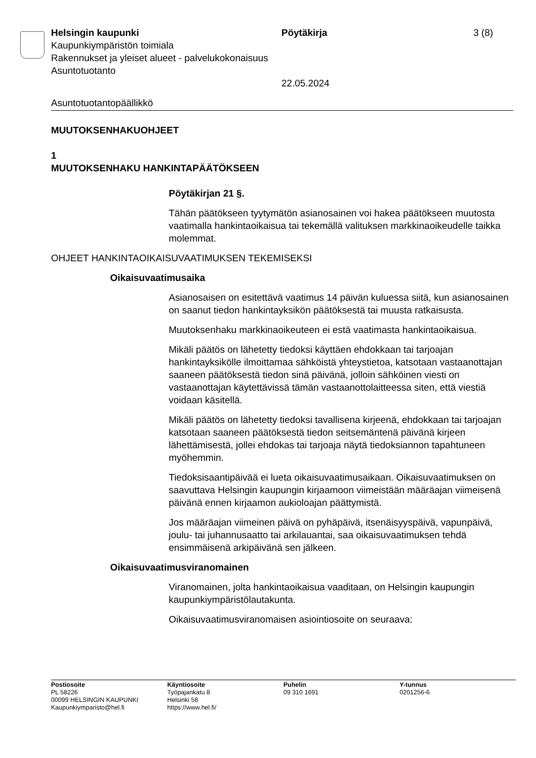Helsingin kaupunki
Kaupunkiympäristön toimiala
Rakennukset ja yleiset alueet - palvelukokonaisuus
Asuntotuotanto
Pöytäkirja
22.05.2024
3 (8)
Asuntotuotantopäällikkö
MUUTOKSENHAKUOHJEET
1
MUUTOKSENHAKU HANKINTAPÄÄTÖKSEEN
Pöytäkirjan 21 §.
Tähän päätökseen tyytymätön asianosainen voi hakea päätökseen muutosta vaatimalla hankintaoikaisua tai tekemällä valituksen markkinaoikeudelle taikka molemmat.
OHJEET HANKINTAOIKAISUVAATIMUKSEN TEKEMISEKSI
Oikaisuvaatimusaika
Asianosaisen on esitettävä vaatimus 14 päivän kuluessa siitä, kun asianosainen on saanut tiedon hankintayksikön päätöksestä tai muusta ratkaisusta.
Muutoksenhaku markkinaoikeuteen ei estä vaatimasta hankintaoikaisua.
Mikäli päätös on lähetetty tiedoksi käyttäen ehdokkaan tai tarjoajan hankintayksikölle ilmoittamaa sähköistä yhteystietoa, katsotaan vastaanottajan saaneen päätöksestä tiedon sinä päivänä, jolloin sähköinen viesti on vastaanottajan käytettävissä tämän vastaanottolaitteessa siten, että viestiä voidaan käsitellä.
Mikäli päätös on lähetetty tiedoksi tavallisena kirjeenä, ehdokkaan tai tarjoajan katsotaan saaneen päätöksestä tiedon seitsemäntenä päivänä kirjeen lähettämisestä, jollei ehdokas tai tarjoaja näytä tiedoksiannon tapahtuneen myöhemmin.
Tiedoksisaantipäivää ei lueta oikaisuvaatimusaikaan. Oikaisuvaatimuksen on saavuttava Helsingin kaupungin kirjaamoon viimeistään määräajan viimeisenä päivänä ennen kirjaamon aukioloajan päättymistä.
Jos määräajan viimeinen päivä on pyhäpäivä, itsenäisyyspäivä, vapunpäivä, joulu- tai juhannusaatto tai arkilauantai, saa oikaisuvaatimuksen tehdä ensimmäisenä arkipäivänä sen jälkeen.
Oikaisuvaatimusviranomainen
Viranomainen, jolta hankintaoikaisua vaaditaan, on Helsingin kaupungin kaupunkiympäristölautakunta.
Oikaisuvaatimusviranomaisen asiointiosoite on seuraava:
Postiosoite
PL 58226
00099 HELSINGIN KAUPUNKI
Kaupunkiymparisto@hel.fi
Käyntiosoite
Työpajankatu 8
Helsinki 58
https://www.hel.fi/
Puhelin
09 310 1691
Y-tunnus
0201256-6